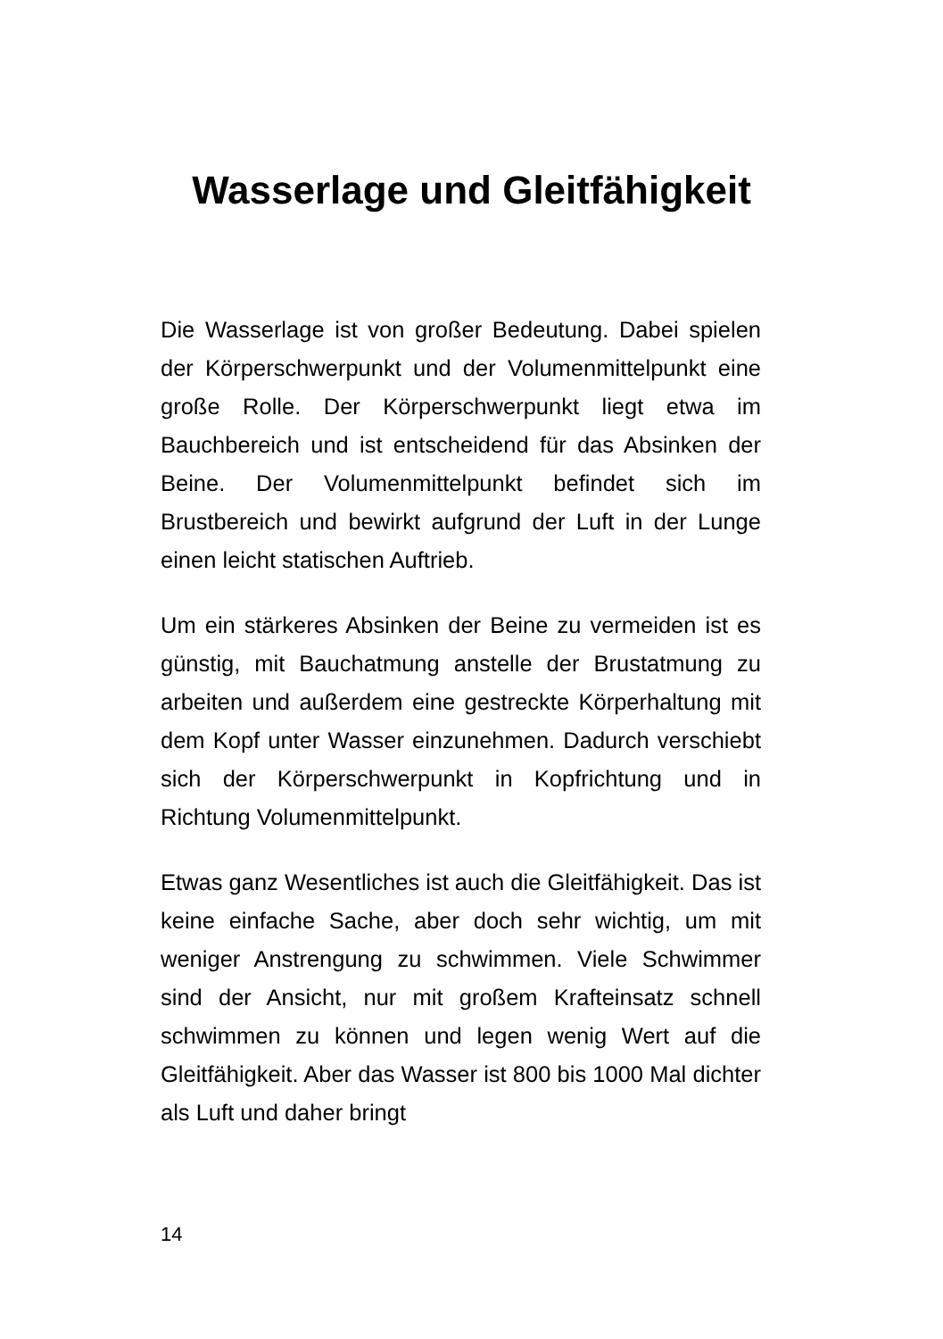Wasserlage und Gleitfähigkeit
Die Wasserlage ist von großer Bedeutung. Dabei spielen der Körperschwerpunkt und der Volumenmittelpunkt eine große Rolle. Der Körperschwerpunkt liegt etwa im Bauchbereich und ist entscheidend für das Absinken der Beine. Der Volumenmittelpunkt befindet sich im Brustbereich und bewirkt aufgrund der Luft in der Lunge einen leicht statischen Auftrieb.
Um ein stärkeres Absinken der Beine zu vermeiden ist es günstig, mit Bauchatmung anstelle der Brustatmung zu arbeiten und außerdem eine gestreckte Körperhaltung mit dem Kopf unter Wasser einzunehmen. Dadurch verschiebt sich der Körperschwerpunkt in Kopfrichtung und in Richtung Volumenmittelpunkt.
Etwas ganz Wesentliches ist auch die Gleitfähigkeit. Das ist keine einfache Sache, aber doch sehr wichtig, um mit weniger Anstrengung zu schwimmen. Viele Schwimmer sind der Ansicht, nur mit großem Krafteinsatz schnell schwimmen zu können und legen wenig Wert auf die Gleitfähigkeit. Aber das Wasser ist 800 bis 1000 Mal dichter als Luft und daher bringt
14